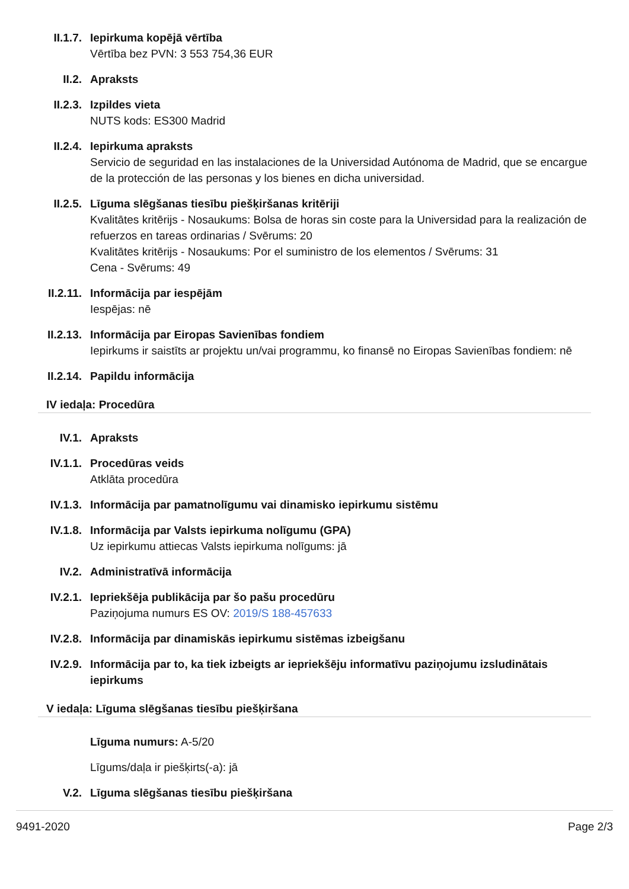II.1.7.
Iepirkuma kopējā vērtība
Vērtība bez PVN: 3 553 754,36 EUR
II.2. Apraksts
II.2.3.
Izpildes vieta
NUTS kods: ES300 Madrid
II.2.4.
Iepirkuma apraksts
Servicio de seguridad en las instalaciones de la Universidad Autónoma de Madrid, que se encargue de la protección de las personas y los bienes en dicha universidad.
II.2.5.
Līguma slēgšanas tiesību piešķiršanas kritēriji
Kvalitātes kritērijs - Nosaukums: Bolsa de horas sin coste para la Universidad para la realización de refuerzos en tareas ordinarias / Svērums: 20
Kvalitātes kritērijs - Nosaukums: Por el suministro de los elementos / Svērums: 31
Cena - Svērums: 49
II.2.11.
Informācija par iespējām
Iespējas: nē
II.2.13.
Informācija par Eiropas Savienības fondiem
Iepirkums ir saistīts ar projektu un/vai programmu, ko finansē no Eiropas Savienības fondiem: nē
II.2.14.
Papildu informācija
IV iedaļa: Procedūra
IV.1. Apraksts
IV.1.1.
Procedūras veids
Atklāta procedūra
IV.1.3.
Informācija par pamatnolīgumu vai dinamisko iepirkumu sistēmu
IV.1.8.
Informācija par Valsts iepirkuma nolīgumu (GPA)
Uz iepirkumu attiecas Valsts iepirkuma nolīgums: jā
IV.2. Administratīvā informācija
IV.2.1.
Iepriekšēja publikācija par šo pašu procedūru
Paziņojuma numurs ES OV: 2019/S 188-457633
IV.2.8.
Informācija par dinamiskās iepirkumu sistēmas izbeigšanu
IV.2.9.
Informācija par to, ka tiek izbeigts ar iepriekšēju informatīvu paziņojumu izsludinātais iepirkums
V iedaļa: Līguma slēgšanas tiesību piešķiršana
Līguma numurs: A-5/20
Līgums/daļa ir piešķirts(-a): jā
V.2. Līguma slēgšanas tiesību piešķiršana
9491-2020 Page 2/3